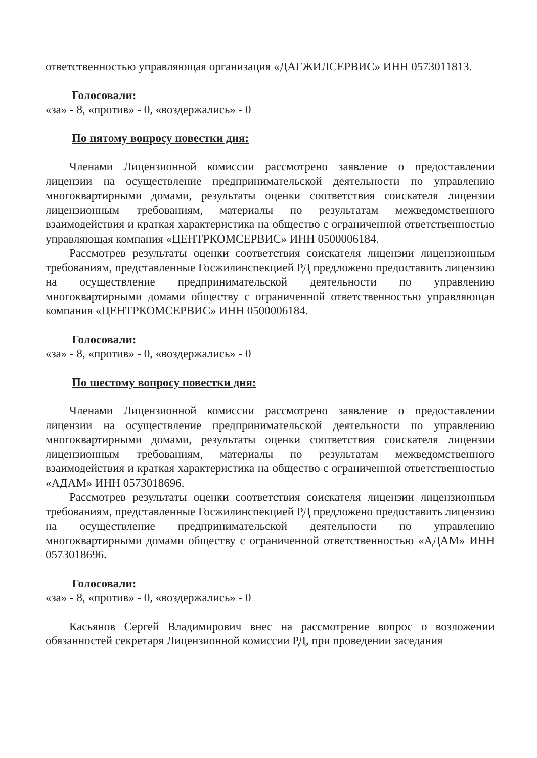ответственностью управляющая организация «ДАГЖИЛСЕРВИС» ИНН 0573011813.
Голосовали:
«за» - 8, «против» - 0, «воздержались» - 0
По пятому вопросу повестки дня:
Членами Лицензионной комиссии рассмотрено заявление о предоставлении лицензии на осуществление предпринимательской деятельности по управлению многоквартирными домами, результаты оценки соответствия соискателя лицензии лицензионным требованиям, материалы по результатам межведомственного взаимодействия и краткая характеристика на общество с ограниченной ответственностью управляющая компания «ЦЕНТРКОМСЕРВИС» ИНН 0500006184.
Рассмотрев результаты оценки соответствия соискателя лицензии лицензионным требованиям, представленные Госжилинспекцией РД предложено предоставить лицензию на осуществление предпринимательской деятельности по управлению многоквартирными домами обществу с ограниченной ответственностью управляющая компания «ЦЕНТРКОМСЕРВИС» ИНН 0500006184.
Голосовали:
«за» - 8, «против» - 0, «воздержались» - 0
По шестому вопросу повестки дня:
Членами Лицензионной комиссии рассмотрено заявление о предоставлении лицензии на осуществление предпринимательской деятельности по управлению многоквартирными домами, результаты оценки соответствия соискателя лицензии лицензионным требованиям, материалы по результатам межведомственного взаимодействия и краткая характеристика на общество с ограниченной ответственностью «АДАМ» ИНН 0573018696.
Рассмотрев результаты оценки соответствия соискателя лицензии лицензионным требованиям, представленные Госжилинспекцией РД предложено предоставить лицензию на осуществление предпринимательской деятельности по управлению многоквартирными домами обществу с ограниченной ответственностью «АДАМ» ИНН 0573018696.
Голосовали:
«за» - 8, «против» - 0, «воздержались» - 0
Касьянов Сергей Владимирович внес на рассмотрение вопрос о возложении обязанностей секретаря Лицензионной комиссии РД, при проведении заседания